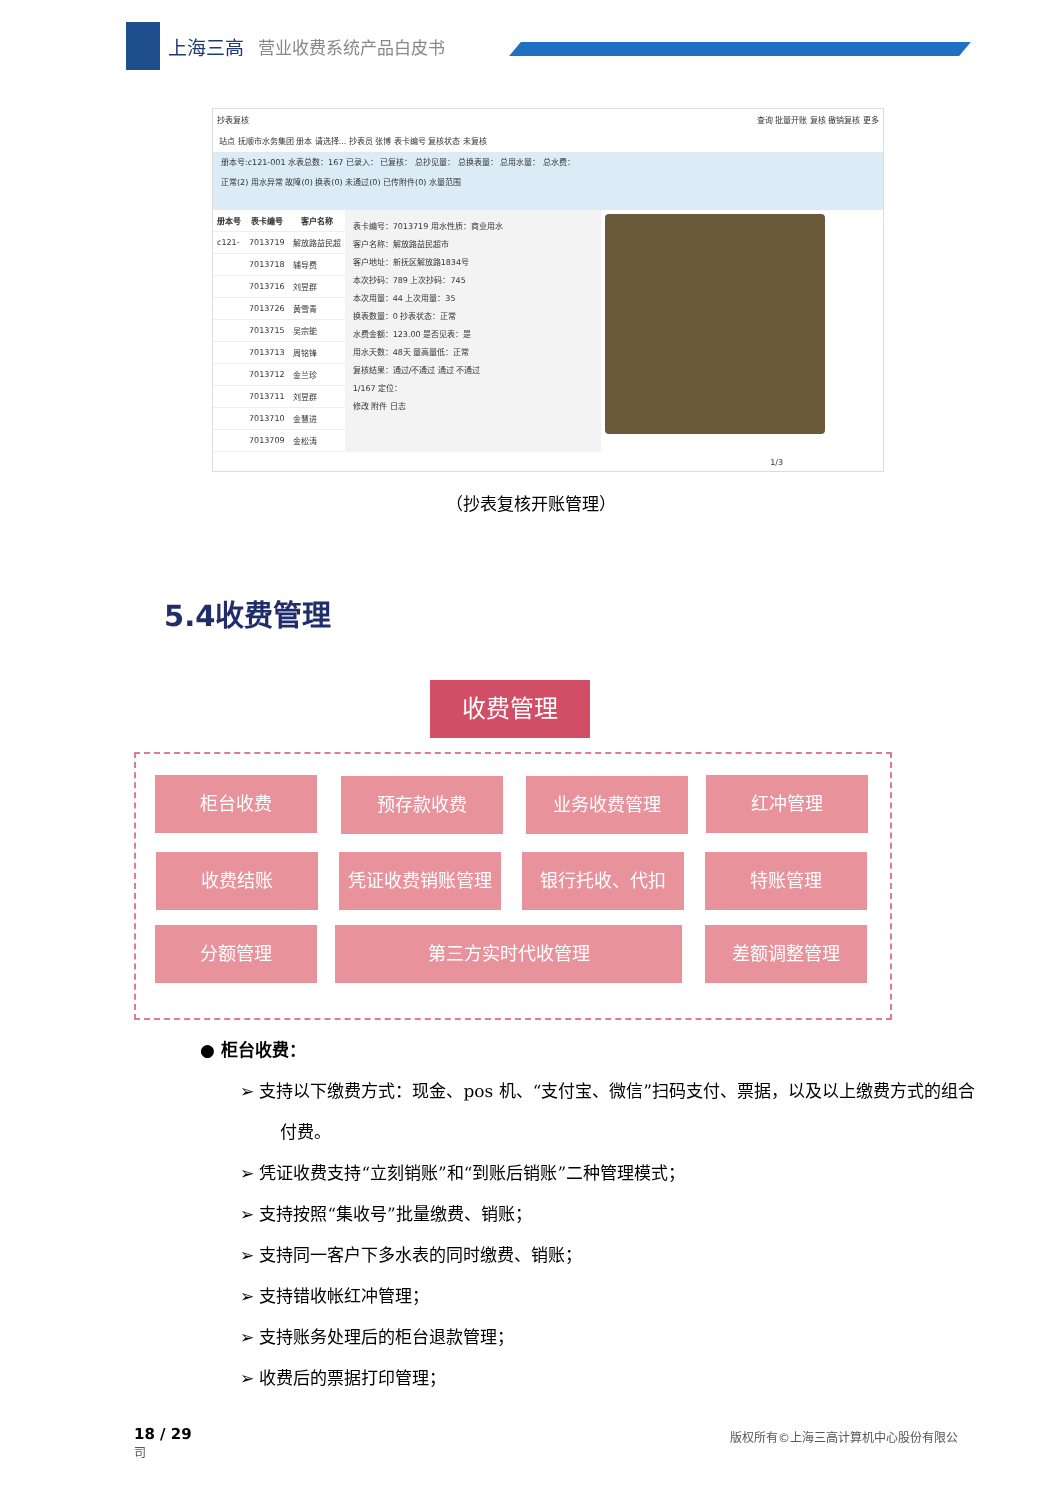上海三高 营业收费系统产品白皮书
抄表复核 查询 批量开账 复核 撤销复核 更多
站点 抚顺市水务集团 册本 请选择... 抄表员 张博 表卡编号 复核状态 未复核
册本号:c121-001 水表总数：167 已录入： 已复核： 总抄见量： 总换表量： 总用水量： 总水费：
正常(2) 用水异常 故障(0) 换表(0) 未通过(0) 已传附件(0) 水量范围
| 册本号 | 表卡编号 | 客户名称 |
| --- | --- | --- |
| c121- | 7013719 | 解放路益民超 |
| | 7013718 | 辅导费 |
| | 7013716 | 刘昱群 |
| | 7013726 | 黄雪青 |
| | 7013715 | 吴宗能 |
| | 7013713 | 周铭锋 |
| | 7013712 | 金兰珍 |
| | 7013711 | 刘昱群 |
| | 7013710 | 金慧进 |
| | 7013709 | 金松涛 |
表卡编号：7013719 用水性质：商业用水
客户名称：解放路益民超市
客户地址：新抚区解放路1834号
本次抄码：789 上次抄码：745
本次用量：44 上次用量：35
换表数量：0 抄表状态：正常
水费金额：123.00 是否见表：是
用水天数：48天 量高量低：正常
复核结果：通过/不通过 通过 不通过
1/167 定位：
修改 附件 日志
1/3
（抄表复核开账管理）
5.4收费管理
收费管理
柜台收费 预存款收费 业务收费管理 红冲管理
收费结账 凭证收费销账管理 银行托收、代扣 特账管理
分额管理 第三方实时代收管理 差额调整管理
● 柜台收费：
➢ 支持以下缴费方式：现金、pos 机、“支付宝、微信”扫码支付、票据，以及以上缴费方式的组合付费。
➢ 凭证收费支持“立刻销账”和“到账后销账”二种管理模式；
➢ 支持按照“集收号”批量缴费、销账；
➢ 支持同一客户下多水表的同时缴费、销账；
➢ 支持错收帐红冲管理；
➢ 支持账务处理后的柜台退款管理；
➢ 收费后的票据打印管理；
18 / 29
司
版权所有©上海三高计算机中心股份有限公